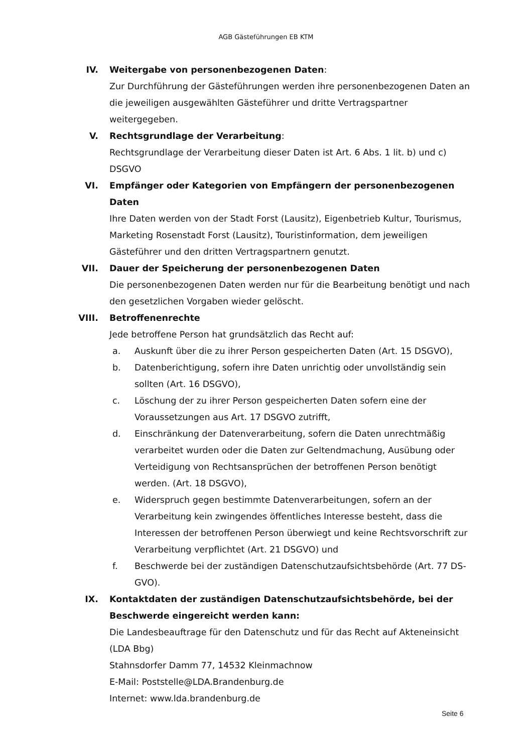AGB Gästeführungen EB KTM
IV. Weitergabe von personenbezogenen Daten:
Zur Durchführung der Gästeführungen werden ihre personenbezogenen Daten an die jeweiligen ausgewählten Gästeführer und dritte Vertragspartner weitergegeben.
V. Rechtsgrundlage der Verarbeitung:
Rechtsgrundlage der Verarbeitung dieser Daten ist Art. 6 Abs. 1 lit. b) und c) DSGVO
VI. Empfänger oder Kategorien von Empfängern der personenbezogenen Daten
Ihre Daten werden von der Stadt Forst (Lausitz), Eigenbetrieb Kultur, Tourismus, Marketing Rosenstadt Forst (Lausitz), Touristinformation, dem jeweiligen Gästeführer und den dritten Vertragspartnern genutzt.
VII. Dauer der Speicherung der personenbezogenen Daten
Die personenbezogenen Daten werden nur für die Bearbeitung benötigt und nach den gesetzlichen Vorgaben wieder gelöscht.
VIII. Betroffenenrechte
Jede betroffene Person hat grundsätzlich das Recht auf:
a. Auskunft über die zu ihrer Person gespeicherten Daten (Art. 15 DSGVO),
b. Datenberichtigung, sofern ihre Daten unrichtig oder unvollständig sein sollten (Art. 16 DSGVO),
c. Löschung der zu ihrer Person gespeicherten Daten sofern eine der Voraussetzungen aus Art. 17 DSGVO zutrifft,
d. Einschränkung der Datenverarbeitung, sofern die Daten unrechtmäßig verarbeitet wurden oder die Daten zur Geltendmachung, Ausübung oder Verteidigung von Rechtsansprüchen der betroffenen Person benötigt werden. (Art. 18 DSGVO),
e. Widerspruch gegen bestimmte Datenverarbeitungen, sofern an der Verarbeitung kein zwingendes öffentliches Interesse besteht, dass die Interessen der betroffenen Person überwiegt und keine Rechtsvorschrift zur Verarbeitung verpflichtet (Art. 21 DSGVO) und
f. Beschwerde bei der zuständigen Datenschutzaufsichtsbehörde (Art. 77 DS-GVO).
IX. Kontaktdaten der zuständigen Datenschutzaufsichtsbehörde, bei der Beschwerde eingereicht werden kann:
Die Landesbeauftrage für den Datenschutz und für das Recht auf Akteneinsicht (LDA Bbg)
Stahnsdorfer Damm 77, 14532 Kleinmachnow
E-Mail: Poststelle@LDA.Brandenburg.de
Internet: www.lda.brandenburg.de
Seite 6